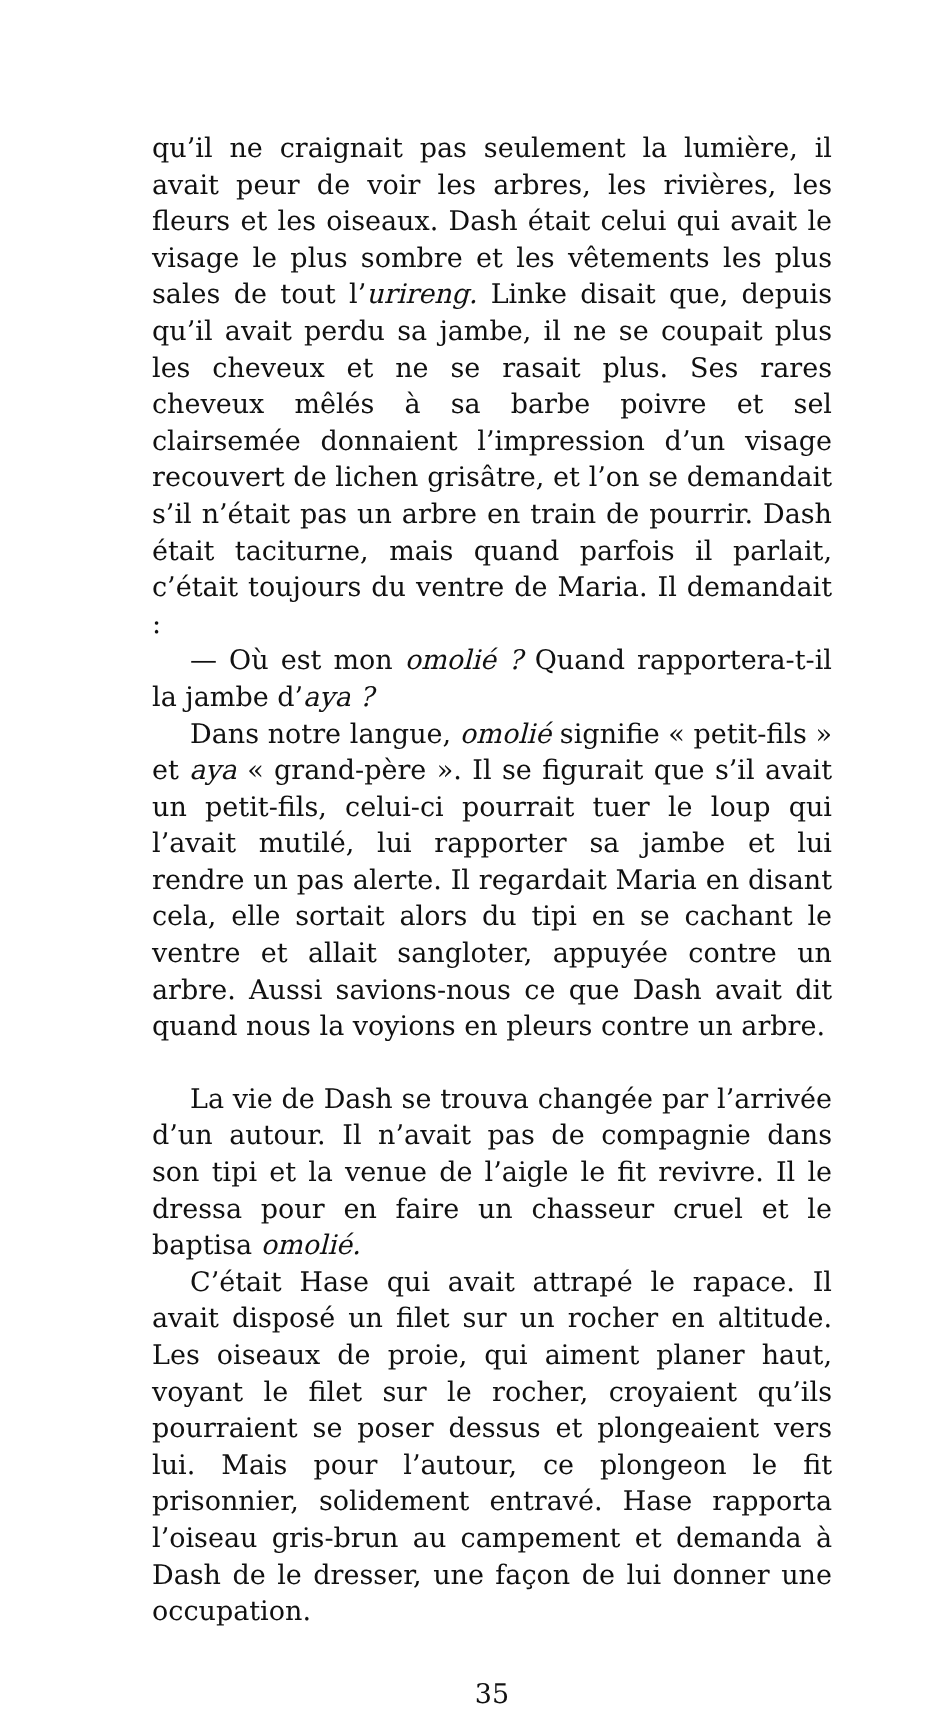qu’il ne craignait pas seulement la lumière, il avait peur de voir les arbres, les rivières, les fleurs et les oiseaux. Dash était celui qui avait le visage le plus sombre et les vêtements les plus sales de tout l’urireng. Linke disait que, depuis qu’il avait perdu sa jambe, il ne se coupait plus les cheveux et ne se rasait plus. Ses rares cheveux mêlés à sa barbe poivre et sel clairsemée donnaient l’impression d’un visage recouvert de lichen grisâtre, et l’on se demandait s’il n’était pas un arbre en train de pourrir. Dash était taciturne, mais quand parfois il parlait, c’était toujours du ventre de Maria. Il demandait :
— Où est mon omolié ? Quand rapportera-t-il la jambe d’aya ?
Dans notre langue, omolié signifie « petit-fils » et aya « grand-père ». Il se figurait que s’il avait un petit-fils, celui-ci pourrait tuer le loup qui l’avait mutilé, lui rapporter sa jambe et lui rendre un pas alerte. Il regardait Maria en disant cela, elle sortait alors du tipi en se cachant le ventre et allait sangloter, appuyée contre un arbre. Aussi savions-nous ce que Dash avait dit quand nous la voyions en pleurs contre un arbre.
La vie de Dash se trouva changée par l’arrivée d’un autour. Il n’avait pas de compagnie dans son tipi et la venue de l’aigle le fit revivre. Il le dressa pour en faire un chasseur cruel et le baptisa omolié.
C’était Hase qui avait attrapé le rapace. Il avait disposé un filet sur un rocher en altitude. Les oiseaux de proie, qui aiment planer haut, voyant le filet sur le rocher, croyaient qu’ils pourraient se poser dessus et plongeaient vers lui. Mais pour l’autour, ce plongeon le fit prisonnier, solidement entravé. Hase rapporta l’oiseau gris-brun au campement et demanda à Dash de le dresser, une façon de lui donner une occupation.
35